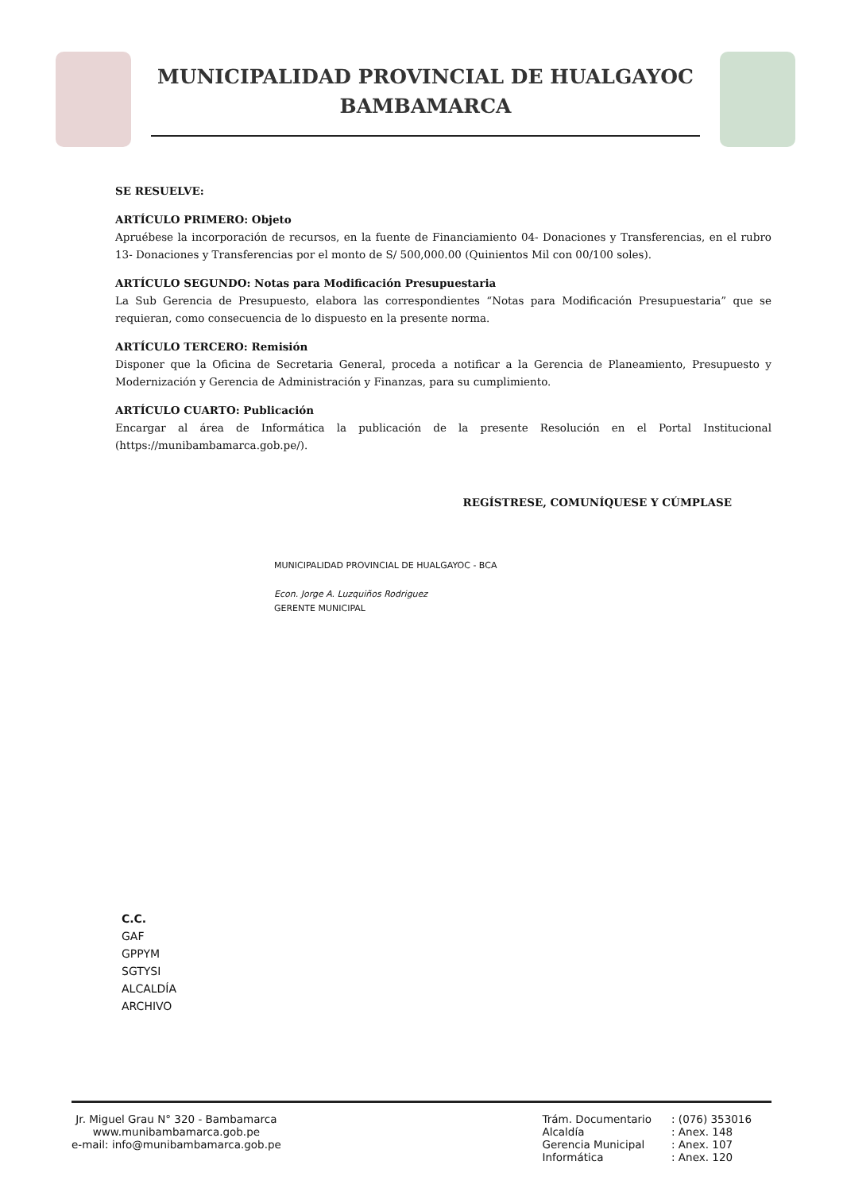MUNICIPALIDAD PROVINCIAL DE HUALGAYOC
BAMBAMARCA
SE RESUELVE:
ARTÍCULO PRIMERO: Objeto
Apruébese la incorporación de recursos, en la fuente de Financiamiento 04- Donaciones y Transferencias, en el rubro 13- Donaciones y Transferencias por el monto de S/ 500,000.00 (Quinientos Mil con 00/100 soles).
ARTÍCULO SEGUNDO: Notas para Modificación Presupuestaria
La Sub Gerencia de Presupuesto, elabora las correspondientes “Notas para Modificación Presupuestaria” que se requieran, como consecuencia de lo dispuesto en la presente norma.
ARTÍCULO TERCERO: Remisión
Disponer que la Oficina de Secretaria General, proceda a notificar a la Gerencia de Planeamiento, Presupuesto y Modernización y Gerencia de Administración y Finanzas, para su cumplimiento.
ARTÍCULO CUARTO: Publicación
Encargar al área de Informática la publicación de la presente Resolución en el Portal Institucional (https://munibambamarca.gob.pe/).
REGÍSTRESE, COMUNÍQUESE Y CÚMPLASE
MUNICIPALIDAD PROVINCIAL DE HUALGAYOC - BCA
Econ. Jorge A. Luzquiños Rodriguez
GERENTE MUNICIPAL
C.C.
GAF
GPPYM
SGTYSI
ALCALDÍA
ARCHIVO
Jr. Miguel Grau N° 320 - Bambamarca
www.munibambamarca.gob.pe
e-mail: info@munibambamarca.gob.pe
| Trám. Documentario | : (076) 353016 |
| Alcaldía | : Anex. 148 |
| Gerencia Municipal | : Anex. 107 |
| Informática | : Anex. 120 |